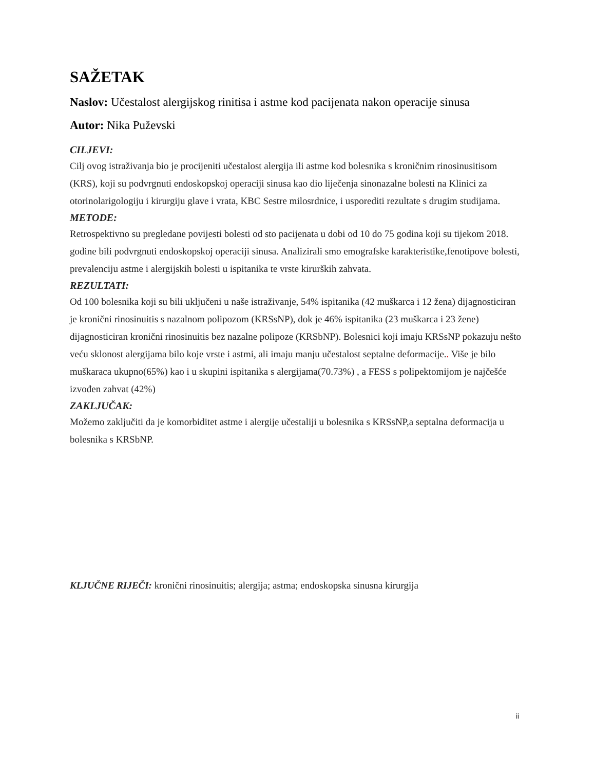SAŽETAK
Naslov: Učestalost alergijskog rinitisa i astme kod pacijenata nakon operacije sinusa
Autor: Nika Puževski
CILJEVI:
Cilj ovog istraživanja bio je procijeniti učestalost alergija ili astme kod bolesnika s kroničnim rinosinusitisom (KRS), koji su podvrgnuti endoskopskoj operaciji sinusa kao dio liječenja sinonazalne bolesti na Klinici za otorinolarigologiju i kirurgiju glave i vrata, KBC Sestre milosrdnice, i usporediti rezultate s drugim studijama.
METODE:
Retrospektivno su pregledane povijesti bolesti od sto pacijenata u dobi od 10 do 75 godina koji su tijekom 2018. godine bili podvrgnuti endoskopskoj operaciji sinusa. Analizirali smo emografske karakteristike,fenotipove bolesti, prevalenciju astme i alergijskih bolesti u ispitanika te vrste kirurških zahvata.
REZULTATI:
Od 100 bolesnika koji su bili uključeni u naše istraživanje, 54% ispitanika (42 muškarca i 12 žena) dijagnosticiran je kronični rinosinuitis s nazalnom polipozom (KRSsNP), dok je 46% ispitanika (23 muškarca i 23 žene) dijagnosticiran kronični rinosinuitis bez nazalne polipoze (KRSbNP). Bolesnici koji imaju KRSsNP pokazuju nešto veću sklonost alergijama bilo koje vrste i astmi, ali imaju manju učestalost septalne deformacije.. Više je bilo muškaraca ukupno(65%) kao i u skupini ispitanika s alergijama(70.73%) , a FESS s polipektomijom je najčešće izvođen zahvat (42%)
ZAKLJUČAK:
Možemo zaključiti da je komorbiditet astme i alergije učestaliji u bolesnika s KRSsNP,a septalna deformacija u bolesnika s KRSbNP.
KLJUČNE RIJEČI: kronični rinosinuitis; alergija; astma; endoskopska sinusna kirurgija
ii